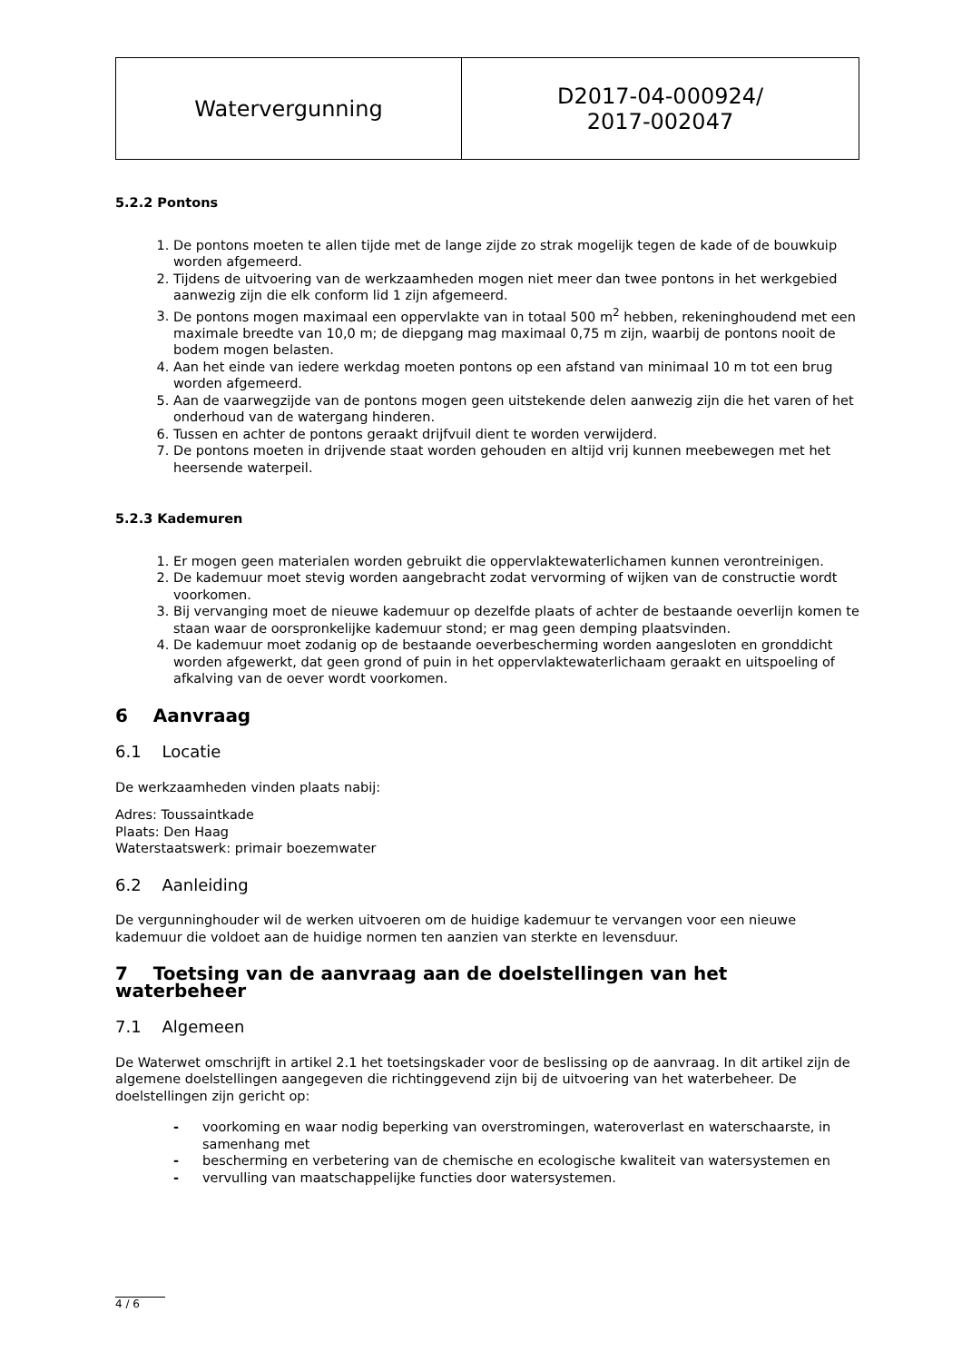| Watervergunning | D2017-04-000924/ 2017-002047 |
5.2.2 Pontons
1. De pontons moeten te allen tijde met de lange zijde zo strak mogelijk tegen de kade of de bouwkuip worden afgemeerd.
2. Tijdens de uitvoering van de werkzaamheden mogen niet meer dan twee pontons in het werkgebied aanwezig zijn die elk conform lid 1 zijn afgemeerd.
3. De pontons mogen maximaal een oppervlakte van in totaal 500 m<sup>2</sup> hebben, rekeninghoudend met een maximale breedte van 10,0 m; de diepgang mag maximaal 0,75 m zijn, waarbij de pontons nooit de bodem mogen belasten.
4. Aan het einde van iedere werkdag moeten pontons op een afstand van minimaal 10 m tot een brug worden afgemeerd.
5. Aan de vaarwegzijde van de pontons mogen geen uitstekende delen aanwezig zijn die het varen of het onderhoud van de watergang hinderen.
6. Tussen en achter de pontons geraakt drijfvuil dient te worden verwijderd.
7. De pontons moeten in drijvende staat worden gehouden en altijd vrij kunnen meebewegen met het heersende waterpeil.
5.2.3 Kademuren
1. Er mogen geen materialen worden gebruikt die oppervlaktewaterlichamen kunnen verontreinigen.
2. De kademuur moet stevig worden aangebracht zodat vervorming of wijken van de constructie wordt voorkomen.
3. Bij vervanging moet de nieuwe kademuur op dezelfde plaats of achter de bestaande oeverlijn komen te staan waar de oorspronkelijke kademuur stond; er mag geen demping plaatsvinden.
4. De kademuur moet zodanig op de bestaande oeverbescherming worden aangesloten en gronddicht worden afgewerkt, dat geen grond of puin in het oppervlaktewaterlichaam geraakt en uitspoeling of afkalving van de oever wordt voorkomen.
6 Aanvraag
6.1 Locatie
De werkzaamheden vinden plaats nabij:
Adres: Toussaintkade
Plaats: Den Haag
Waterstaatswerk: primair boezemwater
6.2 Aanleiding
De vergunninghouder wil de werken uitvoeren om de huidige kademuur te vervangen voor een nieuwe kademuur die voldoet aan de huidige normen ten aanzien van sterkte en levensduur.
7 Toetsing van de aanvraag aan de doelstellingen van het waterbeheer
7.1 Algemeen
De Waterwet omschrijft in artikel 2.1 het toetsingskader voor de beslissing op de aanvraag. In dit artikel zijn de algemene doelstellingen aangegeven die richtinggevend zijn bij de uitvoering van het waterbeheer. De doelstellingen zijn gericht op:
- voorkoming en waar nodig beperking van overstromingen, wateroverlast en waterschaarste, in samenhang met
- bescherming en verbetering van de chemische en ecologische kwaliteit van watersystemen en
- vervulling van maatschappelijke functies door watersystemen.
4 / 6